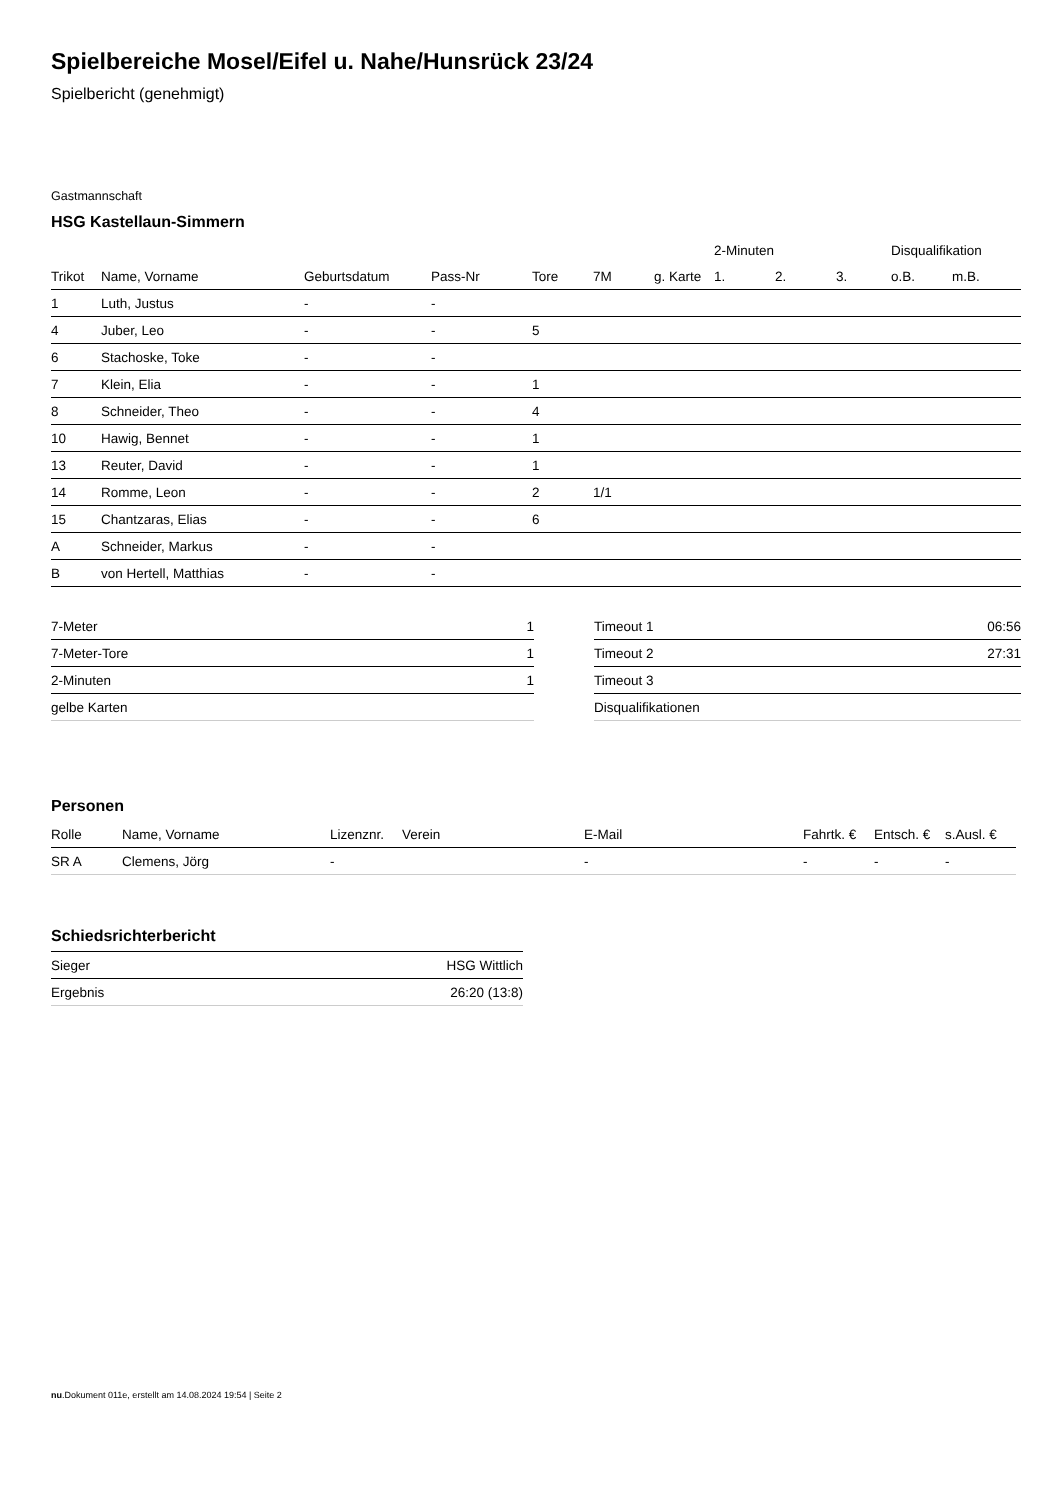Spielbereiche Mosel/Eifel u. Nahe/Hunsrück 23/24
Spielbericht (genehmigt)
Gastmannschaft
HSG Kastellaun-Simmern
| | | | | | | | 2-Minuten | | | Disqualifikation | |
| --- | --- | --- | --- | --- | --- | --- | --- | --- | --- | --- | --- |
| Trikot | Name, Vorname | Geburtsdatum | Pass-Nr | Tore | 7M | g. Karte | 1. | 2. | 3. | o.B. | m.B. |
| 1 | Luth, Justus | - | - | | | | | | | | |
| 4 | Juber, Leo | - | - | 5 | | | | | | | |
| 6 | Stachoske, Toke | - | - | | | | | | | | |
| 7 | Klein, Elia | - | - | 1 | | | | | | | |
| 8 | Schneider, Theo | - | - | 4 | | | | | | | |
| 10 | Hawig, Bennet | - | - | 1 | | | | | | | |
| 13 | Reuter, David | - | - | 1 | | | | | | | |
| 14 | Romme, Leon | - | - | 2 | 1/1 | | | | | | |
| 15 | Chantzaras, Elias | - | - | 6 | | | | | | | |
| A | Schneider, Markus | - | - | | | | | | | | |
| B | von Hertell, Matthias | - | - | | | | | | | | |
| 7-Meter | 1 |
| 7-Meter-Tore | 1 |
| 2-Minuten | 1 |
| gelbe Karten | |
| Timeout 1 | 06:56 |
| Timeout 2 | 27:31 |
| Timeout 3 | |
| Disqualifikationen | |
Personen
| Rolle | Name, Vorname | Lizenznr. | Verein | E-Mail | Fahrtk. € | Entsch. € | s.Ausl. € |
| --- | --- | --- | --- | --- | --- | --- | --- |
| SR A | Clemens, Jörg | - | | - | - | - | - |
Schiedsrichterbericht
| Sieger | HSG Wittlich |
| Ergebnis | 26:20 (13:8) |
nu.Dokument 011e, erstellt am 14.08.2024 19:54 | Seite 2